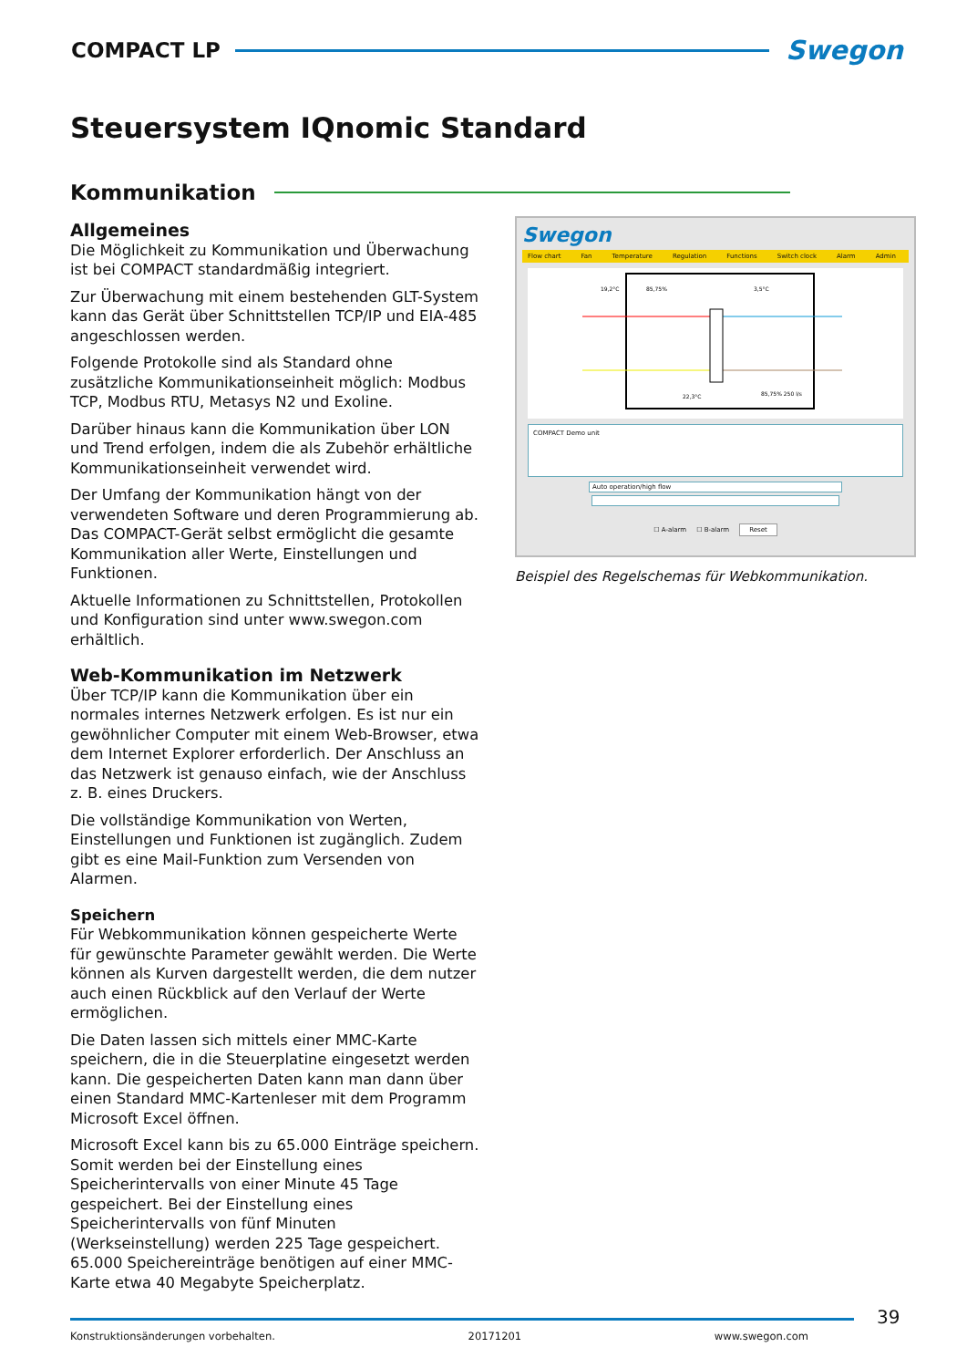COMPACT LP
Swegon
Steuersystem IQnomic Standard
Kommunikation
Allgemeines
Die Möglichkeit zu Kommunikation und Überwachung ist bei COMPACT standardmäßig integriert.
Zur Überwachung mit einem bestehenden GLT-System kann das Gerät über Schnittstellen TCP/IP und EIA-485 angeschlossen werden.
Folgende Protokolle sind als Standard ohne zusätzliche Kommunikationseinheit möglich: Modbus TCP, Modbus RTU, Metasys N2 und Exoline.
Darüber hinaus kann die Kommunikation über LON und Trend erfolgen, indem die als Zubehör erhältliche Kommunikationseinheit verwendet wird.
Der Umfang der Kommunikation hängt von der verwendeten Software und deren Programmierung ab. Das COMPACT-Gerät selbst ermöglicht die gesamte Kommunikation aller Werte, Einstellungen und Funktionen.
Aktuelle Informationen zu Schnittstellen, Protokollen und Konfiguration sind unter www.swegon.com erhältlich.
Web-Kommunikation im Netzwerk
Über TCP/IP kann die Kommunikation über ein normales internes Netzwerk erfolgen. Es ist nur ein gewöhnlicher Computer mit einem Web-Browser, etwa dem Internet Explorer erforderlich. Der Anschluss an das Netzwerk ist genauso einfach, wie der Anschluss z. B. eines Druckers.
Die vollständige Kommunikation von Werten, Einstellungen und Funktionen ist zugänglich. Zudem gibt es eine Mail-Funktion zum Versenden von Alarmen.
Speichern
Für Webkommunikation können gespeicherte Werte für gewünschte Parameter gewählt werden. Die Werte können als Kurven dargestellt werden, die dem nutzer auch einen Rückblick auf den Verlauf der Werte ermöglichen.
Die Daten lassen sich mittels einer MMC-Karte speichern, die in die Steuerplatine eingesetzt werden kann. Die gespeicherten Daten kann man dann über einen Standard MMC-Kartenleser mit dem Programm Microsoft Excel öffnen.
Microsoft Excel kann bis zu 65.000 Einträge speichern. Somit werden bei der Einstellung eines Speicherintervalls von einer Minute 45 Tage gespeichert. Bei der Einstellung eines Speicherintervalls von fünf Minuten (Werkseinstellung) werden 225 Tage gespeichert. 65.000 Speichereinträge benötigen auf einer MMC-Karte etwa 40 Megabyte Speicherplatz.
Swegon
Flow chart Fan Temperature Regulation Functions Switch clock Alarm Admin
19,2°C
85,75%
3,5°C
22,3°C
85,75% 250 l/s
COMPACT Demo unit
Auto operation/high flow
☐ A-alarm ☐ B-alarm Reset
Beispiel des Regelschemas für Webkommunikation.
Konstruktionsänderungen vorbehalten. 20171201 www.swegon.com 39